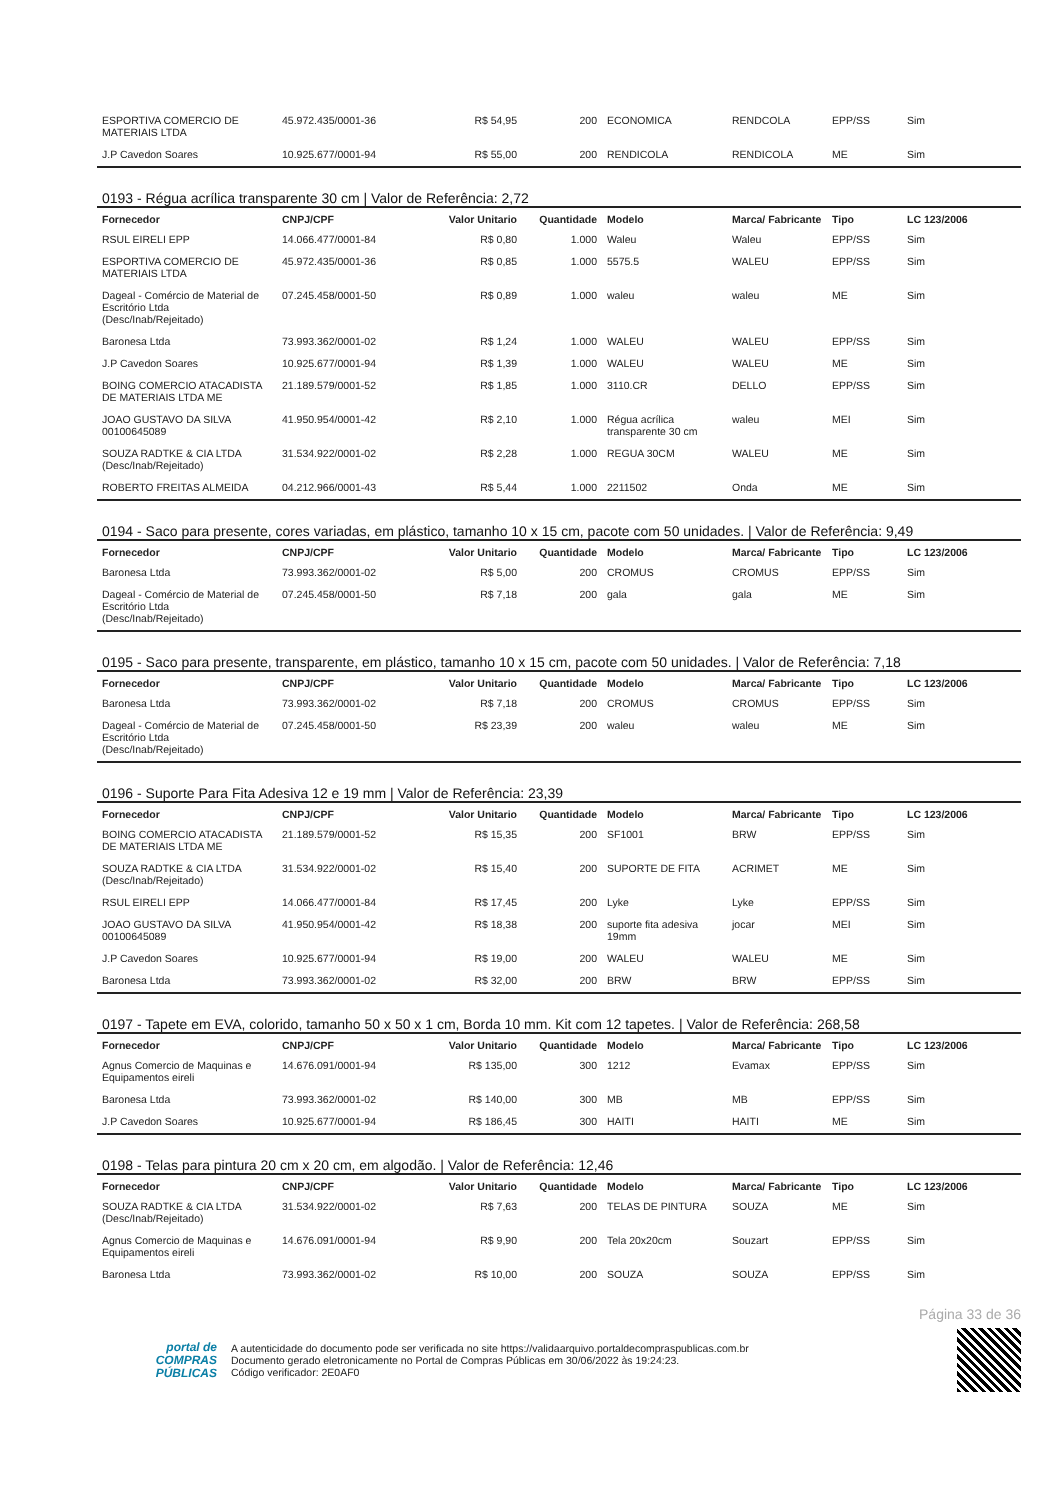| ESPORTIVA COMERCIO DE MATERIAIS LTDA | 45.972.435/0001-36 | R$ 54,95 | 200 | ECONOMICA | RENDCOLA | EPP/SS | Sim |
| J.P Cavedon Soares | 10.925.677/0001-94 | R$ 55,00 | 200 | RENDICOLA | RENDICOLA | ME | Sim |
0193 - Régua acrílica transparente 30 cm | Valor de Referência: 2,72
| Fornecedor | CNPJ/CPF | Valor Unitario | Quantidade | Modelo | Marca/ Fabricante | Tipo | LC 123/2006 |
| --- | --- | --- | --- | --- | --- | --- | --- |
| RSUL EIRELI EPP | 14.066.477/0001-84 | R$ 0,80 | 1.000 | Waleu | Waleu | EPP/SS | Sim |
| ESPORTIVA COMERCIO DE MATERIAIS LTDA | 45.972.435/0001-36 | R$ 0,85 | 1.000 | 5575.5 | WALEU | EPP/SS | Sim |
| Dageal - Comércio de Material de Escritório Ltda (Desc/Inab/Rejeitado) | 07.245.458/0001-50 | R$ 0,89 | 1.000 | waleu | waleu | ME | Sim |
| Baronesa Ltda | 73.993.362/0001-02 | R$ 1,24 | 1.000 | WALEU | WALEU | EPP/SS | Sim |
| J.P Cavedon Soares | 10.925.677/0001-94 | R$ 1,39 | 1.000 | WALEU | WALEU | ME | Sim |
| BOING COMERCIO ATACADISTA DE MATERIAIS LTDA ME | 21.189.579/0001-52 | R$ 1,85 | 1.000 | 3110.CR | DELLO | EPP/SS | Sim |
| JOAO GUSTAVO DA SILVA 00100645089 | 41.950.954/0001-42 | R$ 2,10 | 1.000 | Régua acrílica transparente 30 cm | waleu | MEI | Sim |
| SOUZA RADTKE & CIA LTDA (Desc/Inab/Rejeitado) | 31.534.922/0001-02 | R$ 2,28 | 1.000 | REGUA 30CM | WALEU | ME | Sim |
| ROBERTO FREITAS ALMEIDA | 04.212.966/0001-43 | R$ 5,44 | 1.000 | 2211502 | Onda | ME | Sim |
0194 - Saco para presente, cores variadas, em plástico, tamanho 10 x 15 cm, pacote com 50 unidades. | Valor de Referência: 9,49
| Fornecedor | CNPJ/CPF | Valor Unitario | Quantidade | Modelo | Marca/ Fabricante | Tipo | LC 123/2006 |
| --- | --- | --- | --- | --- | --- | --- | --- |
| Baronesa Ltda | 73.993.362/0001-02 | R$ 5,00 | 200 | CROMUS | CROMUS | EPP/SS | Sim |
| Dageal - Comércio de Material de Escritório Ltda (Desc/Inab/Rejeitado) | 07.245.458/0001-50 | R$ 7,18 | 200 | gala | gala | ME | Sim |
0195 - Saco para presente, transparente, em plástico, tamanho 10 x 15 cm, pacote com 50 unidades. | Valor de Referência: 7,18
| Fornecedor | CNPJ/CPF | Valor Unitario | Quantidade | Modelo | Marca/ Fabricante | Tipo | LC 123/2006 |
| --- | --- | --- | --- | --- | --- | --- | --- |
| Baronesa Ltda | 73.993.362/0001-02 | R$ 7,18 | 200 | CROMUS | CROMUS | EPP/SS | Sim |
| Dageal - Comércio de Material de Escritório Ltda (Desc/Inab/Rejeitado) | 07.245.458/0001-50 | R$ 23,39 | 200 | waleu | waleu | ME | Sim |
0196 - Suporte Para Fita Adesiva 12 e 19 mm | Valor de Referência: 23,39
| Fornecedor | CNPJ/CPF | Valor Unitario | Quantidade | Modelo | Marca/ Fabricante | Tipo | LC 123/2006 |
| --- | --- | --- | --- | --- | --- | --- | --- |
| BOING COMERCIO ATACADISTA DE MATERIAIS LTDA ME | 21.189.579/0001-52 | R$ 15,35 | 200 | SF1001 | BRW | EPP/SS | Sim |
| SOUZA RADTKE & CIA LTDA (Desc/Inab/Rejeitado) | 31.534.922/0001-02 | R$ 15,40 | 200 | SUPORTE DE FITA | ACRIMET | ME | Sim |
| RSUL EIRELI EPP | 14.066.477/0001-84 | R$ 17,45 | 200 | Lyke | Lyke | EPP/SS | Sim |
| JOAO GUSTAVO DA SILVA 00100645089 | 41.950.954/0001-42 | R$ 18,38 | 200 | suporte fita adesiva 19mm | jocar | MEI | Sim |
| J.P Cavedon Soares | 10.925.677/0001-94 | R$ 19,00 | 200 | WALEU | WALEU | ME | Sim |
| Baronesa Ltda | 73.993.362/0001-02 | R$ 32,00 | 200 | BRW | BRW | EPP/SS | Sim |
0197 - Tapete em EVA, colorido, tamanho 50 x 50 x 1 cm, Borda 10 mm. Kit com 12 tapetes. | Valor de Referência: 268,58
| Fornecedor | CNPJ/CPF | Valor Unitario | Quantidade | Modelo | Marca/ Fabricante | Tipo | LC 123/2006 |
| --- | --- | --- | --- | --- | --- | --- | --- |
| Agnus Comercio de Maquinas e Equipamentos eireli | 14.676.091/0001-94 | R$ 135,00 | 300 | 1212 | Evamax | EPP/SS | Sim |
| Baronesa Ltda | 73.993.362/0001-02 | R$ 140,00 | 300 | MB | MB | EPP/SS | Sim |
| J.P Cavedon Soares | 10.925.677/0001-94 | R$ 186,45 | 300 | HAITI | HAITI | ME | Sim |
0198 - Telas para pintura 20 cm x 20 cm, em algodão. | Valor de Referência: 12,46
| Fornecedor | CNPJ/CPF | Valor Unitario | Quantidade | Modelo | Marca/ Fabricante | Tipo | LC 123/2006 |
| --- | --- | --- | --- | --- | --- | --- | --- |
| SOUZA RADTKE & CIA LTDA (Desc/Inab/Rejeitado) | 31.534.922/0001-02 | R$ 7,63 | 200 | TELAS DE PINTURA | SOUZA | ME | Sim |
| Agnus Comercio de Maquinas e Equipamentos eireli | 14.676.091/0001-94 | R$ 9,90 | 200 | Tela 20x20cm | Souzart | EPP/SS | Sim |
| Baronesa Ltda | 73.993.362/0001-02 | R$ 10,00 | 200 | SOUZA | SOUZA | EPP/SS | Sim |
Página 33 de 36
portal de
COMPRAS
PÚBLICAS
A autenticidade do documento pode ser verificada no site https://validaarquivo.portaldecompraspublicas.com.br
Documento gerado eletronicamente no Portal de Compras Públicas em 30/06/2022 às 19:24:23.
Código verificador: 2E0AF0